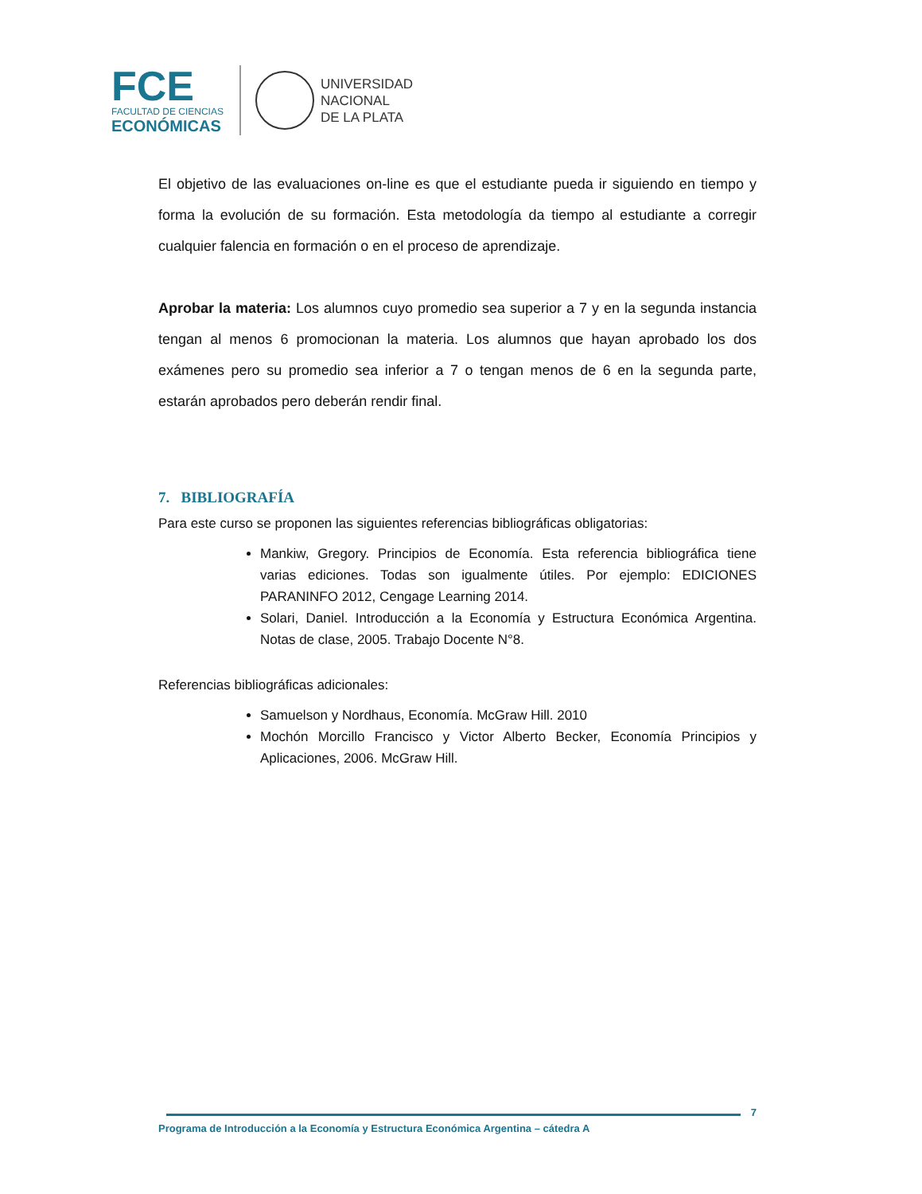FCE
FACULTAD DE CIENCIAS
ECONÓMICAS
UNIVERSIDAD
NACIONAL
DE LA PLATA
El objetivo de las evaluaciones on-line es que el estudiante pueda ir siguiendo en tiempo y forma la evolución de su formación. Esta metodología da tiempo al estudiante a corregir cualquier falencia en formación o en el proceso de aprendizaje.
Aprobar la materia: Los alumnos cuyo promedio sea superior a 7 y en la segunda instancia tengan al menos 6 promocionan la materia. Los alumnos que hayan aprobado los dos exámenes pero su promedio sea inferior a 7 o tengan menos de 6 en la segunda parte, estarán aprobados pero deberán rendir final.
7. BIBLIOGRAFÍA
Para este curso se proponen las siguientes referencias bibliográficas obligatorias:
Mankiw, Gregory. Principios de Economía. Esta referencia bibliográfica tiene varias ediciones. Todas son igualmente útiles. Por ejemplo: EDICIONES PARANINFO 2012, Cengage Learning 2014.
Solari, Daniel. Introducción a la Economía y Estructura Económica Argentina. Notas de clase, 2005. Trabajo Docente N°8.
Referencias bibliográficas adicionales:
Samuelson y Nordhaus, Economía. McGraw Hill. 2010
Mochón Morcillo Francisco y Victor Alberto Becker, Economía Principios y Aplicaciones, 2006. McGraw Hill.
7
Programa de Introducción a la Economía y Estructura Económica Argentina – cátedra A